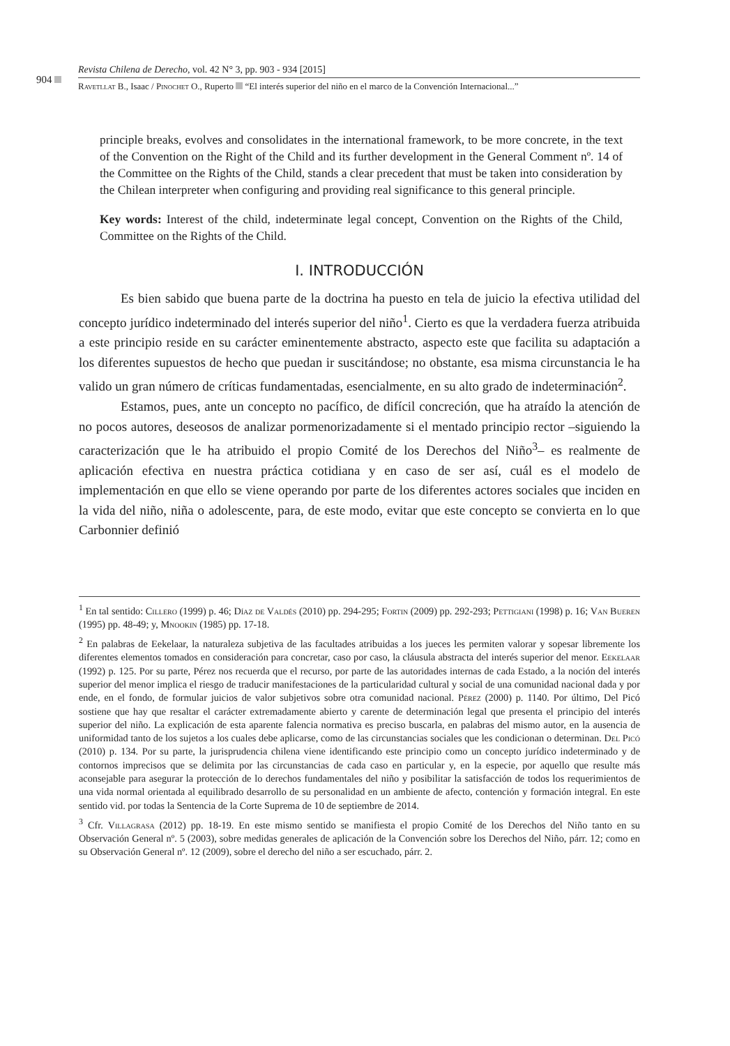904
Revista Chilena de Derecho, vol. 42 N° 3, pp. 903 - 934 [2015]
Ravetllat B., Isaac / Pinochet O., Ruperto “El interés superior del niño en el marco de la Convención Internacional...”
principle breaks, evolves and consolidates in the international framework, to be more concrete, in the text of the Convention on the Right of the Child and its further development in the General Comment nº. 14 of the Committee on the Rights of the Child, stands a clear precedent that must be taken into consideration by the Chilean interpreter when configuring and providing real significance to this general principle.
Key words: Interest of the child, indeterminate legal concept, Convention on the Rights of the Child, Committee on the Rights of the Child.
I. INTRODUCCIÓN
Es bien sabido que buena parte de la doctrina ha puesto en tela de juicio la efectiva utilidad del concepto jurídico indeterminado del interés superior del niño<sup>1</sup>. Cierto es que la verdadera fuerza atribuida a este principio reside en su carácter eminentemente abstracto, aspecto este que facilita su adaptación a los diferentes supuestos de hecho que puedan ir suscitándose; no obstante, esa misma circunstancia le ha valido un gran número de críticas fundamentadas, esencialmente, en su alto grado de indeterminación<sup>2</sup>.
Estamos, pues, ante un concepto no pacífico, de difícil concreción, que ha atraído la atención de no pocos autores, deseosos de analizar pormenorizadamente si el mentado principio rector –siguiendo la caracterización que le ha atribuido el propio Comité de los Derechos del Niño<sup>3</sup>– es realmente de aplicación efectiva en nuestra práctica cotidiana y en caso de ser así, cuál es el modelo de implementación en que ello se viene operando por parte de los diferentes actores sociales que inciden en la vida del niño, niña o adolescente, para, de este modo, evitar que este concepto se convierta en lo que Carbonnier definió
<sup>1</sup> En tal sentido: Cillero (1999) p. 46; Díaz de Valdés (2010) pp. 294-295; Fortin (2009) pp. 292-293; Pettigiani (1998) p. 16; Van Bueren (1995) pp. 48-49; y, Mnookin (1985) pp. 17-18.
<sup>2</sup> En palabras de Eekelaar, la naturaleza subjetiva de las facultades atribuidas a los jueces les permiten valorar y sopesar libremente los diferentes elementos tomados en consideración para concretar, caso por caso, la cláusula abstracta del interés superior del menor. Eekelaar (1992) p. 125. Por su parte, Pérez nos recuerda que el recurso, por parte de las autoridades internas de cada Estado, a la noción del interés superior del menor implica el riesgo de traducir manifestaciones de la particularidad cultural y social de una comunidad nacional dada y por ende, en el fondo, de formular juicios de valor subjetivos sobre otra comunidad nacional. Pérez (2000) p. 1140. Por último, Del Picó sostiene que hay que resaltar el carácter extremadamente abierto y carente de determinación legal que presenta el principio del interés superior del niño. La explicación de esta aparente falencia normativa es preciso buscarla, en palabras del mismo autor, en la ausencia de uniformidad tanto de los sujetos a los cuales debe aplicarse, como de las circunstancias sociales que les condicionan o determinan. Del Picó (2010) p. 134. Por su parte, la jurisprudencia chilena viene identificando este principio como un concepto jurídico indeterminado y de contornos imprecisos que se delimita por las circunstancias de cada caso en particular y, en la especie, por aquello que resulte más aconsejable para asegurar la protección de lo derechos fundamentales del niño y posibilitar la satisfacción de todos los requerimientos de una vida normal orientada al equilibrado desarrollo de su personalidad en un ambiente de afecto, contención y formación integral. En este sentido vid. por todas la Sentencia de la Corte Suprema de 10 de septiembre de 2014.
<sup>3</sup> Cfr. Villagrasa (2012) pp. 18-19. En este mismo sentido se manifiesta el propio Comité de los Derechos del Niño tanto en su Observación General nº. 5 (2003), sobre medidas generales de aplicación de la Convención sobre los Derechos del Niño, párr. 12; como en su Observación General nº. 12 (2009), sobre el derecho del niño a ser escuchado, párr. 2.